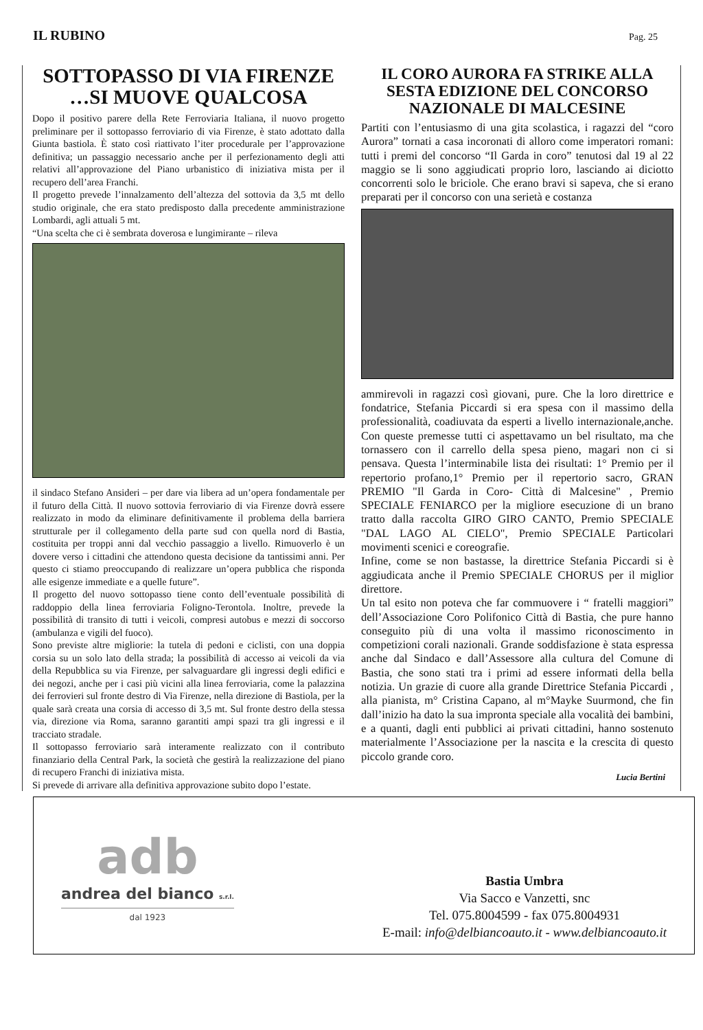IL RUBINO
Pag. 25
SOTTOPASSO DI VIA FIRENZE …SI MUOVE QUALCOSA
Dopo il positivo parere della Rete Ferroviaria Italiana, il nuovo progetto preliminare per il sottopasso ferroviario di via Firenze, è stato adottato dalla Giunta bastiola. È stato così riattivato l’iter procedurale per l’approvazione definitiva; un passaggio necessario anche per il perfezionamento degli atti relativi all’approvazione del Piano urbanistico di iniziativa mista per il recupero dell’area Franchi.
Il progetto prevede l’innalzamento dell’altezza del sottovia da 3,5 mt dello studio originale, che era stato predisposto dalla precedente amministrazione Lombardi, agli attuali 5 mt.
“Una scelta che ci è sembrata doverosa e lungimirante – rileva
il sindaco Stefano Ansideri – per dare via libera ad un’opera fondamentale per il futuro della Città. Il nuovo sottovia ferroviario di via Firenze dovrà essere realizzato in modo da eliminare definitivamente il problema della barriera strutturale per il collegamento della parte sud con quella nord di Bastia, costituita per troppi anni dal vecchio passaggio a livello. Rimuoverlo è un dovere verso i cittadini che attendono questa decisione da tantissimi anni. Per questo ci stiamo preoccupando di realizzare un’opera pubblica che risponda alle esigenze immediate e a quelle future”.
Il progetto del nuovo sottopasso tiene conto dell’eventuale possibilità di raddoppio della linea ferroviaria Foligno-Terontola. Inoltre, prevede la possibilità di transito di tutti i veicoli, compresi autobus e mezzi di soccorso (ambulanza e vigili del fuoco).
Sono previste altre migliorie: la tutela di pedoni e ciclisti, con una doppia corsia su un solo lato della strada; la possibilità di accesso ai veicoli da via della Repubblica su via Firenze, per salvaguardare gli ingressi degli edifici e dei negozi, anche per i casi più vicini alla linea ferroviaria, come la palazzina dei ferrovieri sul fronte destro di Via Firenze, nella direzione di Bastiola, per la quale sarà creata una corsia di accesso di 3,5 mt. Sul fronte destro della stessa via, direzione via Roma, saranno garantiti ampi spazi tra gli ingressi e il tracciato stradale.
Il sottopasso ferroviario sarà interamente realizzato con il contributo finanziario della Central Park, la società che gestirà la realizzazione del piano di recupero Franchi di iniziativa mista.
Si prevede di arrivare alla definitiva approvazione subito dopo l’estate.
IL CORO AURORA FA STRIKE ALLA SESTA EDIZIONE DEL CONCORSO NAZIONALE DI MALCESINE
Partiti con l’entusiasmo di una gita scolastica, i ragazzi del “coro Aurora” tornati a casa incoronati di alloro come imperatori romani: tutti i premi del concorso “Il Garda in coro” tenutosi dal 19 al 22 maggio se li sono aggiudicati proprio loro, lasciando ai diciotto concorrenti solo le briciole. Che erano bravi si sapeva, che si erano preparati per il concorso con una serietà e costanza
ammirevoli in ragazzi così giovani, pure. Che la loro direttrice e fondatrice, Stefania Piccardi si era spesa con il massimo della professionalità, coadiuvata da esperti a livello internazionale,anche. Con queste premesse tutti ci aspettavamo un bel risultato, ma che tornassero con il carrello della spesa pieno, magari non ci si pensava. Questa l’interminabile lista dei risultati: 1° Premio per il repertorio profano,1° Premio per il repertorio sacro, GRAN PREMIO "Il Garda in Coro- Città di Malcesine" , Premio SPECIALE FENIARCO per la migliore esecuzione di un brano tratto dalla raccolta GIRO GIRO CANTO, Premio SPECIALE "DAL LAGO AL CIELO", Premio SPECIALE Particolari movimenti scenici e coreografie.
Infine, come se non bastasse, la direttrice Stefania Piccardi si è aggiudicata anche il Premio SPECIALE CHORUS per il miglior direttore.
Un tal esito non poteva che far commuovere i “ fratelli maggiori” dell’Associazione Coro Polifonico Città di Bastia, che pure hanno conseguito più di una volta il massimo riconoscimento in competizioni corali nazionali. Grande soddisfazione è stata espressa anche dal Sindaco e dall’Assessore alla cultura del Comune di Bastia, che sono stati tra i primi ad essere informati della bella notizia. Un grazie di cuore alla grande Direttrice Stefania Piccardi , alla pianista, m° Cristina Capano, al m°Mayke Suurmond, che fin dall’inizio ha dato la sua impronta speciale alla vocalità dei bambini, e a quanti, dagli enti pubblici ai privati cittadini, hanno sostenuto materialmente l’Associazione per la nascita e la crescita di questo piccolo grande coro.
Lucia Bertini
adb
andrea del bianco s.r.l.
dal 1923
Bastia Umbra
Via Sacco e Vanzetti, snc
Tel. 075.8004599 - fax 075.8004931
E-mail: info@delbiancoauto.it - www.delbiancoauto.it